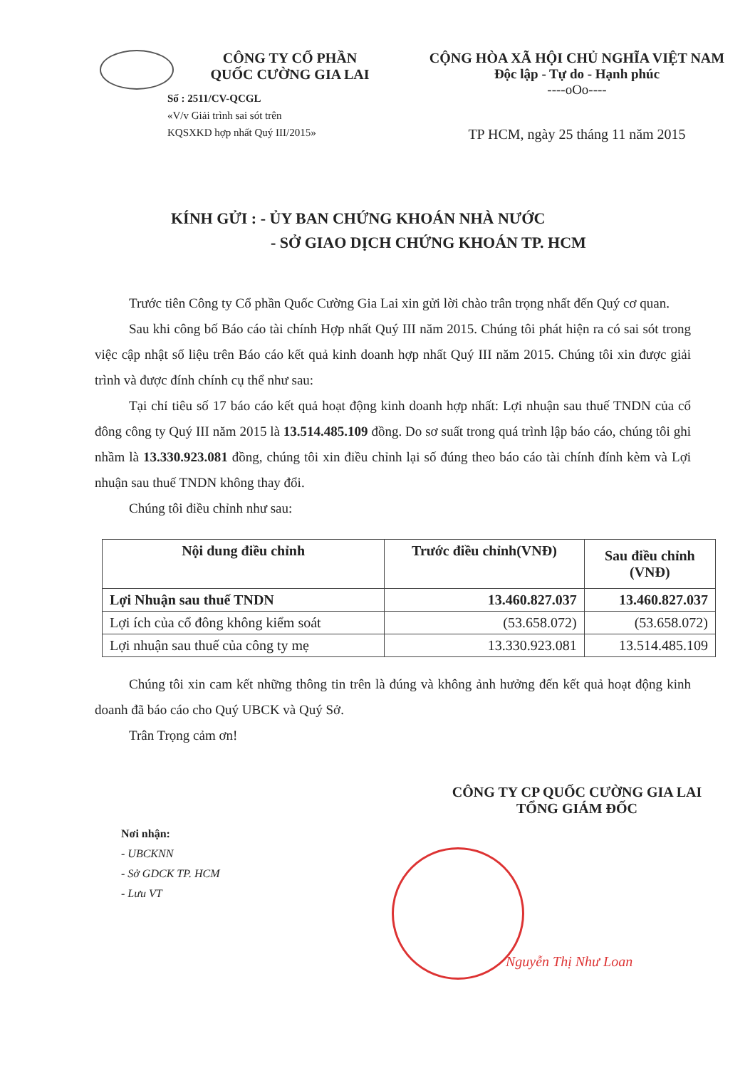CÔNG TY CỔ PHẦN
QUỐC CƯỜNG GIA LAI
Số : 2511/CV-QCGL
«V/v Giải trình sai sót trên
KQSXKD hợp nhất Quý III/2015»
CỘNG HÒA XÃ HỘI CHỦ NGHĨA VIỆT NAM
Độc lập - Tự do - Hạnh phúc
----oOo----
TP HCM, ngày 25 tháng 11 năm 2015
KÍNH GỬI : - ỦY BAN CHỨNG KHOÁN NHÀ NƯỚC
- SỞ GIAO DỊCH CHỨNG KHOÁN TP. HCM
Trước tiên Công ty Cổ phần Quốc Cường Gia Lai xin gửi lời chào trân trọng nhất đến Quý cơ quan.
Sau khi công bố Báo cáo tài chính Hợp nhất Quý III năm 2015. Chúng tôi phát hiện ra có sai sót trong việc cập nhật số liệu trên Báo cáo kết quả kinh doanh hợp nhất Quý III năm 2015. Chúng tôi xin được giải trình và được đính chính cụ thể như sau:
Tại chỉ tiêu số 17 báo cáo kết quả hoạt động kinh doanh hợp nhất: Lợi nhuận sau thuế TNDN của cổ đông công ty Quý III năm 2015 là 13.514.485.109 đồng. Do sơ suất trong quá trình lập báo cáo, chúng tôi ghi nhầm là 13.330.923.081 đồng, chúng tôi xin điều chỉnh lại số đúng theo báo cáo tài chính đính kèm và Lợi nhuận sau thuế TNDN không thay đổi.
Chúng tôi điều chỉnh như sau:
| Nội dung điều chỉnh | Trước điều chỉnh(VNĐ) | Sau điều chỉnh (VNĐ) |
| --- | --- | --- |
| Lợi Nhuận sau thuế TNDN | 13.460.827.037 | 13.460.827.037 |
| Lợi ích của cổ đông không kiểm soát | (53.658.072) | (53.658.072) |
| Lợi nhuận sau thuế của công ty mẹ | 13.330.923.081 | 13.514.485.109 |
Chúng tôi xin cam kết những thông tin trên là đúng và không ảnh hưởng đến kết quả hoạt động kinh doanh đã báo cáo cho Quý UBCK và Quý Sở.
Trân Trọng cảm ơn!
CÔNG TY CP QUỐC CƯỜNG GIA LAI
TỔNG GIÁM ĐỐC
Nơi nhận:
- UBCKNN
- Sở GDCK TP. HCM
- Lưu VT
Nguyễn Thị Như Loan